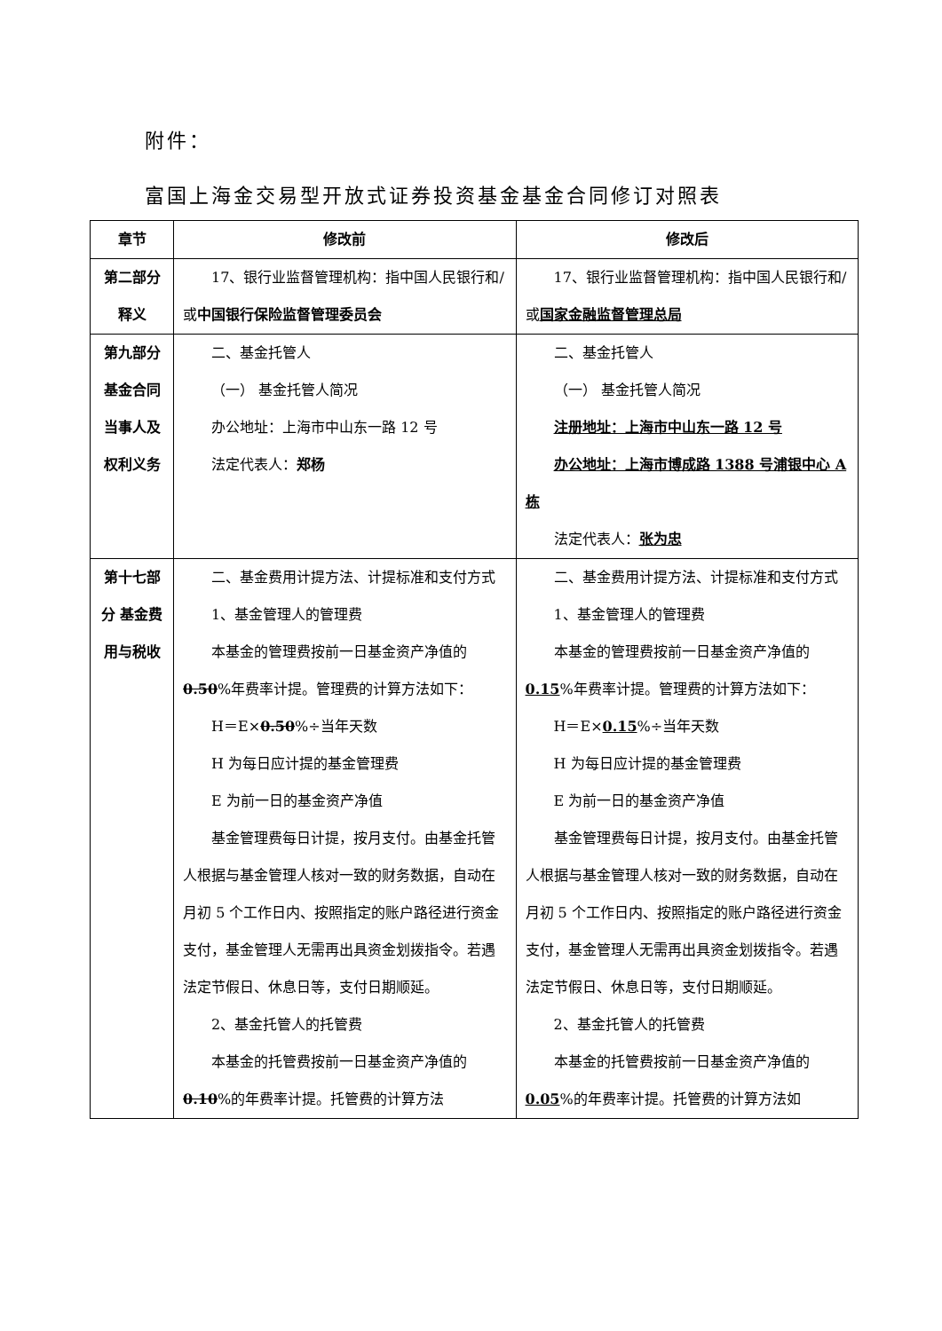附件：
富国上海金交易型开放式证券投资基金基金合同修订对照表
| 章节 | 修改前 | 修改后 |
| --- | --- | --- |
| 第二部分 释义 | 17、银行业监督管理机构：指中国人民银行和/或 中国银行保险监督管理委员会 | 17、银行业监督管理机构：指中国人民银行和/或 国家金融监督管理总局 |
| 第九部分 基金合同当事人及权利义务 | 二、基金托管人 （一） 基金托管人简况 办公地址：上海市中山东一路 12 号 法定代表人： 郑杨 | 二、基金托管人 （一） 基金托管人简况 注册地址：上海市中山东一路 12 号 办公地址：上海市博成路 1388 号浦银中心 A 栋 法定代表人： 张为忠 |
| 第十七部分 基金费用与税收 | 二、基金费用计提方法、计提标准和支付方式 1、基金管理人的管理费 本基金的管理费按前一日基金资产净值的 0.50 %年费率计提。管理费的计算方法如下： H＝E× 0.50 %÷当年天数 H 为每日应计提的基金管理费 E 为前一日的基金资产净值 基金管理费每日计提，按月支付。由基金托管人根据与基金管理人核对一致的财务数据，自动在月初 5 个工作日内、按照指定的账户路径进行资金支付，基金管理人无需再出具资金划拨指令。若遇法定节假日、休息日等，支付日期顺延。 2、基金托管人的托管费 本基金的托管费按前一日基金资产净值的 0.10 %的年费率计提。托管费的计算方法 | 二、基金费用计提方法、计提标准和支付方式 1、基金管理人的管理费 本基金的管理费按前一日基金资产净值的 0.15 %年费率计提。管理费的计算方法如下： H＝E× 0.15 %÷当年天数 H 为每日应计提的基金管理费 E 为前一日的基金资产净值 基金管理费每日计提，按月支付。由基金托管人根据与基金管理人核对一致的财务数据，自动在月初 5 个工作日内、按照指定的账户路径进行资金支付，基金管理人无需再出具资金划拨指令。若遇法定节假日、休息日等，支付日期顺延。 2、基金托管人的托管费 本基金的托管费按前一日基金资产净值的 0.05 %的年费率计提。托管费的计算方法如 |